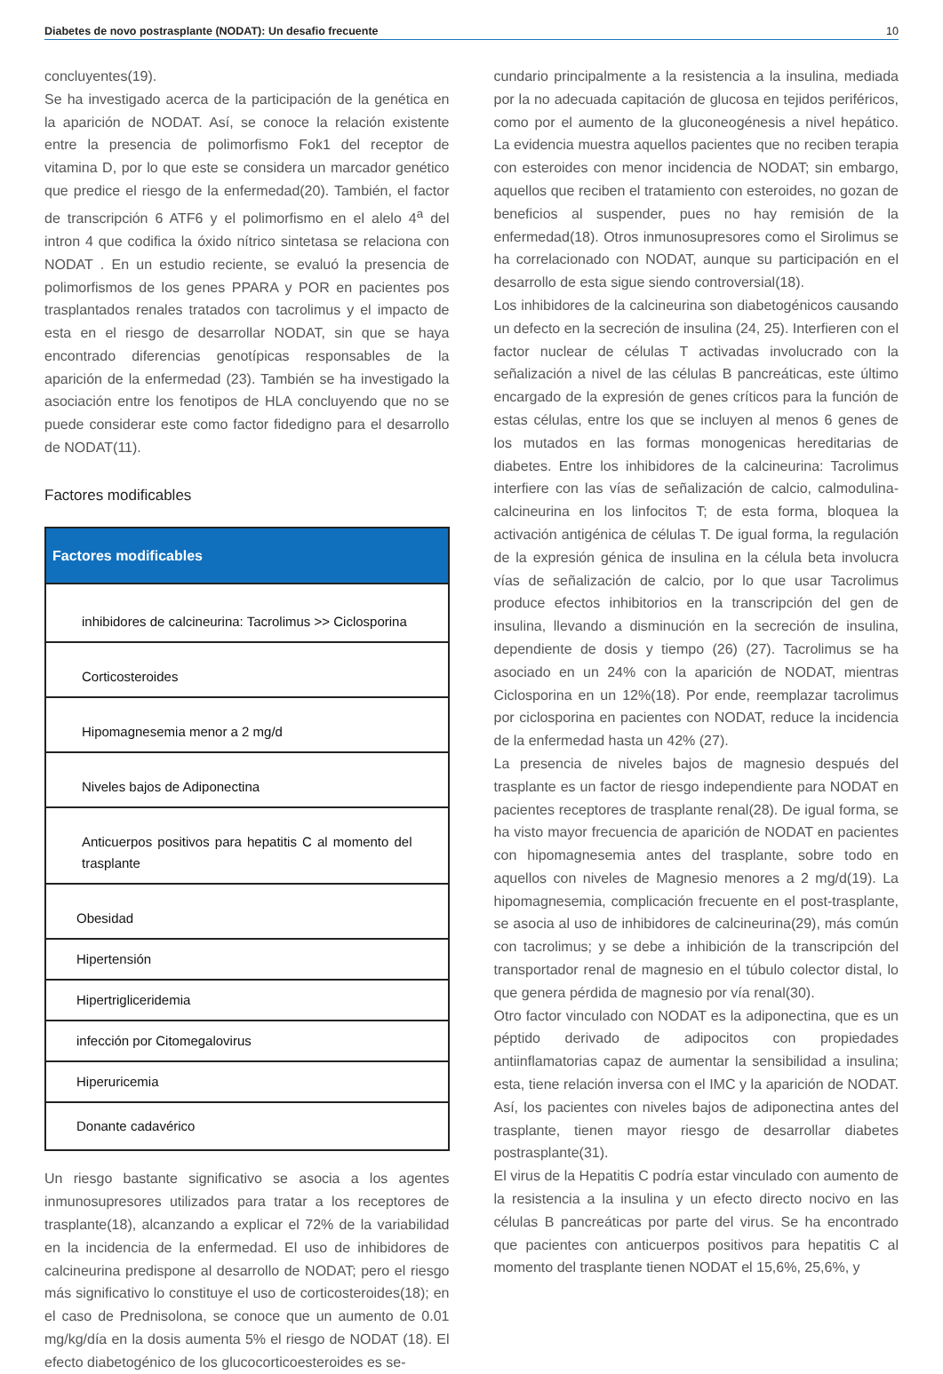Diabetes de novo postrasplante (NODAT): Un desafio frecuente 10
concluyentes(19).
Se ha investigado acerca de la participación de la genética en la aparición de NODAT. Así, se conoce la relación existente entre la presencia de polimorfismo Fok1 del receptor de vitamina D, por lo que este se considera un marcador genético que predice el riesgo de la enfermedad(20). También, el factor de transcripción 6 ATF6 y el polimorfismo en el alelo 4<sup>a</sup> del intron 4 que codifica la óxido nítrico sintetasa se relaciona con NODAT . En un estudio reciente, se evaluó la presencia de polimorfismos de los genes PPARA y POR en pacientes pos trasplantados renales tratados con tacrolimus y el impacto de esta en el riesgo de desarrollar NODAT, sin que se haya encontrado diferencias genotípicas responsables de la aparición de la enfermedad (23). También se ha investigado la asociación entre los fenotipos de HLA concluyendo que no se puede considerar este como factor fidedigno para el desarrollo de NODAT(11).
Factores modificables
| Factores modificables |
| --- |
| inhibidores de calcineurina: Tacrolimus >> Ciclosporina |
| Corticosteroides |
| Hipomagnesemia menor a 2 mg/d |
| Niveles bajos de Adiponectina |
| Anticuerpos positivos para hepatitis C al momento del trasplante |
| Obesidad |
| Hipertensión |
| Hipertrigliceridemia |
| infección por Citomegalovirus |
| Hiperuricemia |
| Donante cadavérico |
Un riesgo bastante significativo se asocia a los agentes inmunosupresores utilizados para tratar a los receptores de trasplante(18), alcanzando a explicar el 72% de la variabilidad en la incidencia de la enfermedad. El uso de inhibidores de calcineurina predispone al desarrollo de NODAT; pero el riesgo más significativo lo constituye el uso de corticosteroides(18); en el caso de Prednisolona, se conoce que un aumento de 0.01 mg/kg/día en la dosis aumenta 5% el riesgo de NODAT (18). El efecto diabetogénico de los glucocorticoesteroides es se-
cundario principalmente a la resistencia a la insulina, mediada por la no adecuada capitación de glucosa en tejidos periféricos, como por el aumento de la gluconeogénesis a nivel hepático. La evidencia muestra aquellos pacientes que no reciben terapia con esteroides con menor incidencia de NODAT; sin embargo, aquellos que reciben el tratamiento con esteroides, no gozan de beneficios al suspender, pues no hay remisión de la enfermedad(18). Otros inmunosupresores como el Sirolimus se ha correlacionado con NODAT, aunque su participación en el desarrollo de esta sigue siendo controversial(18).
Los inhibidores de la calcineurina son diabetogénicos causando un defecto en la secreción de insulina (24, 25). Interfieren con el factor nuclear de células T activadas involucrado con la señalización a nivel de las células B pancreáticas, este último encargado de la expresión de genes críticos para la función de estas células, entre los que se incluyen al menos 6 genes de los mutados en las formas monogenicas hereditarias de diabetes. Entre los inhibidores de la calcineurina: Tacrolimus interfiere con las vías de señalización de calcio, calmodulina-calcineurina en los linfocitos T; de esta forma, bloquea la activación antigénica de células T. De igual forma, la regulación de la expresión génica de insulina en la célula beta involucra vías de señalización de calcio, por lo que usar Tacrolimus produce efectos inhibitorios en la transcripción del gen de insulina, llevando a disminución en la secreción de insulina, dependiente de dosis y tiempo (26) (27). Tacrolimus se ha asociado en un 24% con la aparición de NODAT, mientras Ciclosporina en un 12%(18). Por ende, reemplazar tacrolimus por ciclosporina en pacientes con NODAT, reduce la incidencia de la enfermedad hasta un 42% (27).
La presencia de niveles bajos de magnesio después del trasplante es un factor de riesgo independiente para NODAT en pacientes receptores de trasplante renal(28). De igual forma, se ha visto mayor frecuencia de aparición de NODAT en pacientes con hipomagnesemia antes del trasplante, sobre todo en aquellos con niveles de Magnesio menores a 2 mg/d(19). La hipomagnesemia, complicación frecuente en el post-trasplante, se asocia al uso de inhibidores de calcineurina(29), más común con tacrolimus; y se debe a inhibición de la transcripción del transportador renal de magnesio en el túbulo colector distal, lo que genera pérdida de magnesio por vía renal(30).
Otro factor vinculado con NODAT es la adiponectina, que es un péptido derivado de adipocitos con propiedades antiinflamatorias capaz de aumentar la sensibilidad a insulina; esta, tiene relación inversa con el IMC y la aparición de NODAT. Así, los pacientes con niveles bajos de adiponectina antes del trasplante, tienen mayor riesgo de desarrollar diabetes postrasplante(31).
El virus de la Hepatitis C podría estar vinculado con aumento de la resistencia a la insulina y un efecto directo nocivo en las células B pancreáticas por parte del virus. Se ha encontrado que pacientes con anticuerpos positivos para hepatitis C al momento del trasplante tienen NODAT el 15,6%, 25,6%, y